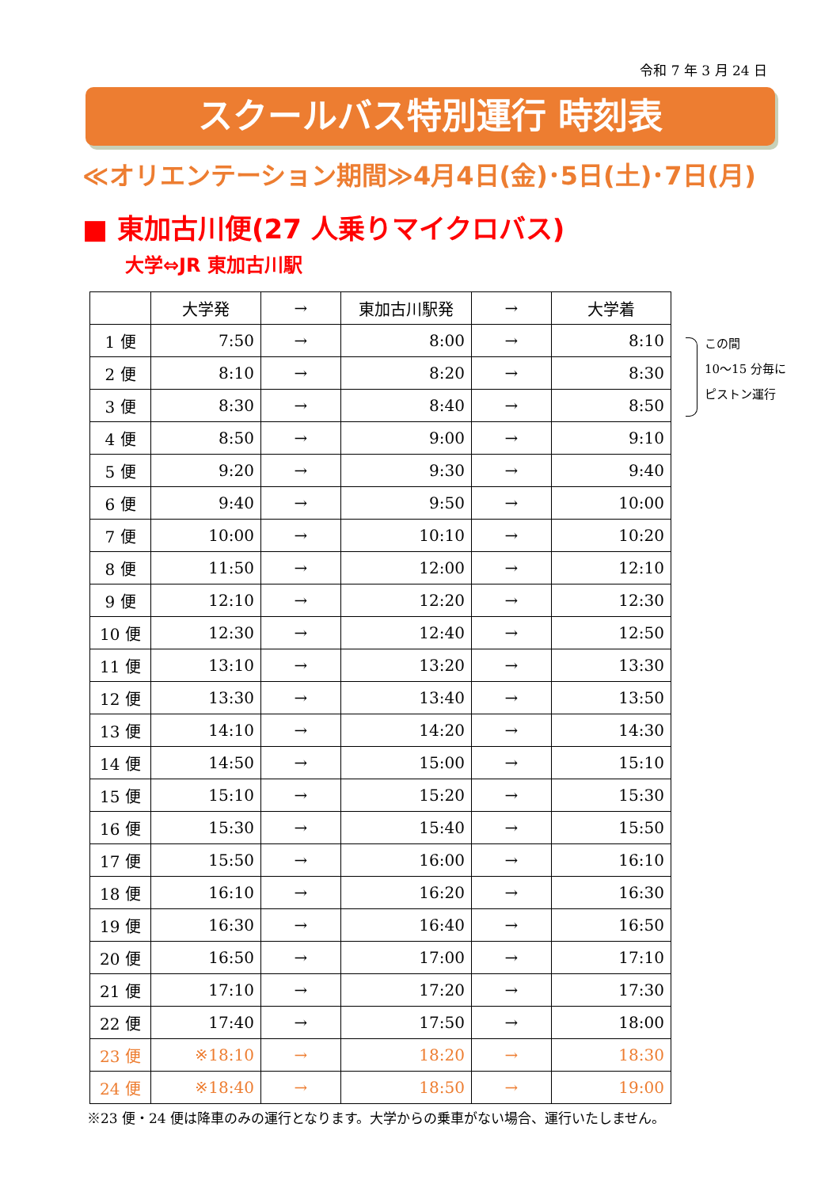令和 7 年 3 月 24 日
スクールバス特別運行 時刻表
≪オリエンテーション期間≫4月4日(金)･5日(土)･7日(月)
■ 東加古川便(27 人乗りマイクロバス)
大学⇔JR 東加古川駅
| | 大学発 | → | 東加古川駅発 | → | 大学着 |
| --- | --- | --- | --- | --- | --- |
| 1 便 | 7:50 | → | 8:00 | → | 8:10 |
| 2 便 | 8:10 | → | 8:20 | → | 8:30 |
| 3 便 | 8:30 | → | 8:40 | → | 8:50 |
| 4 便 | 8:50 | → | 9:00 | → | 9:10 |
| 5 便 | 9:20 | → | 9:30 | → | 9:40 |
| 6 便 | 9:40 | → | 9:50 | → | 10:00 |
| 7 便 | 10:00 | → | 10:10 | → | 10:20 |
| 8 便 | 11:50 | → | 12:00 | → | 12:10 |
| 9 便 | 12:10 | → | 12:20 | → | 12:30 |
| 10 便 | 12:30 | → | 12:40 | → | 12:50 |
| 11 便 | 13:10 | → | 13:20 | → | 13:30 |
| 12 便 | 13:30 | → | 13:40 | → | 13:50 |
| 13 便 | 14:10 | → | 14:20 | → | 14:30 |
| 14 便 | 14:50 | → | 15:00 | → | 15:10 |
| 15 便 | 15:10 | → | 15:20 | → | 15:30 |
| 16 便 | 15:30 | → | 15:40 | → | 15:50 |
| 17 便 | 15:50 | → | 16:00 | → | 16:10 |
| 18 便 | 16:10 | → | 16:20 | → | 16:30 |
| 19 便 | 16:30 | → | 16:40 | → | 16:50 |
| 20 便 | 16:50 | → | 17:00 | → | 17:10 |
| 21 便 | 17:10 | → | 17:20 | → | 17:30 |
| 22 便 | 17:40 | → | 17:50 | → | 18:00 |
| 23 便 | ※18:10 | → | 18:20 | → | 18:30 |
| 24 便 | ※18:40 | → | 18:50 | → | 19:00 |
この間
10〜15 分毎に
ピストン運行
※23 便・24 便は降車のみの運行となります。大学からの乗車がない場合、運行いたしません。